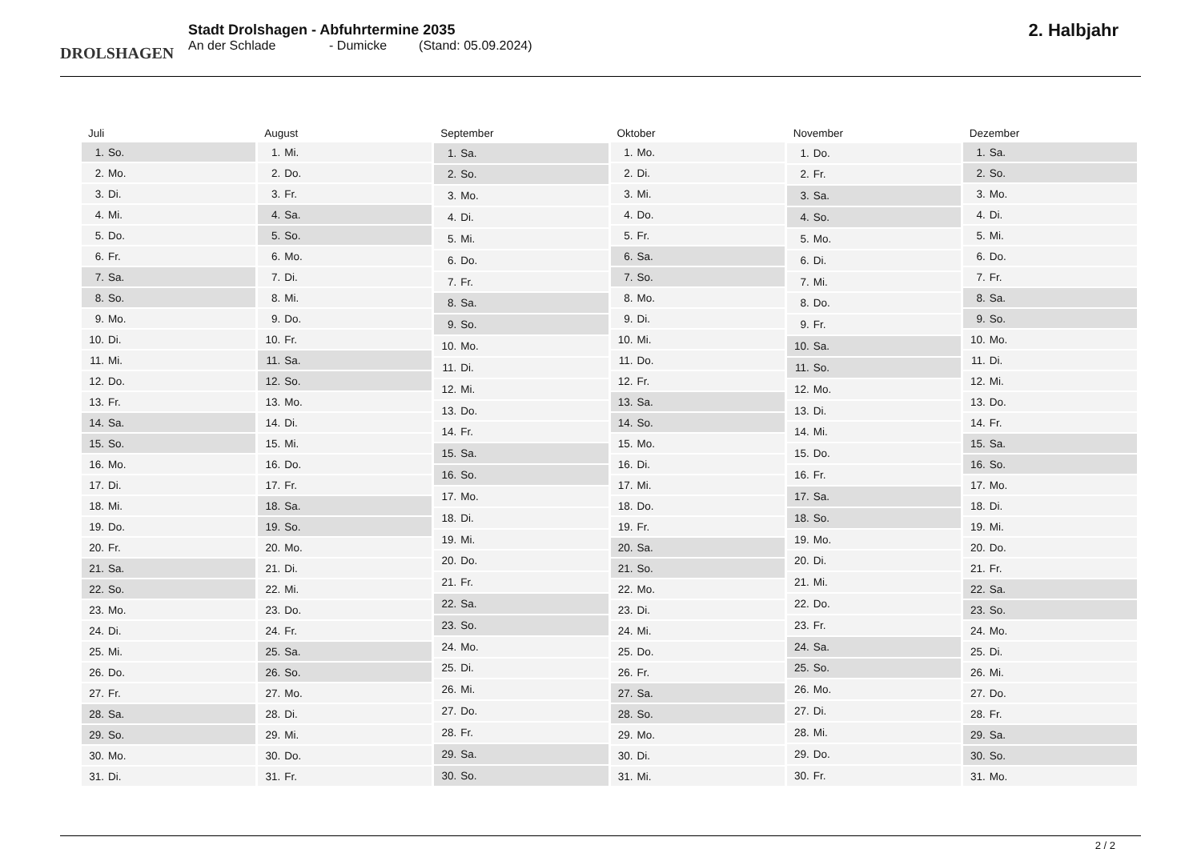DROLSHAGEN
Stadt Drolshagen - Abfuhrtermine 2035
An der Schlade - Dumicke (Stand: 05.09.2024)
2. Halbjahr
| Juli | |
| --- | --- |
| 1. | So. |
| 2. | Mo. |
| 3. | Di. |
| 4. | Mi. |
| 5. | Do. |
| 6. | Fr. |
| 7. | Sa. |
| 8. | So. |
| 9. | Mo. |
| 10. | Di. |
| 11. | Mi. |
| 12. | Do. |
| 13. | Fr. |
| 14. | Sa. |
| 15. | So. |
| 16. | Mo. |
| 17. | Di. |
| 18. | Mi. |
| 19. | Do. |
| 20. | Fr. |
| 21. | Sa. |
| 22. | So. |
| 23. | Mo. |
| 24. | Di. |
| 25. | Mi. |
| 26. | Do. |
| 27. | Fr. |
| 28. | Sa. |
| 29. | So. |
| 30. | Mo. |
| 31. | Di. |
| August | |
| --- | --- |
| 1. | Mi. |
| 2. | Do. |
| 3. | Fr. |
| 4. | Sa. |
| 5. | So. |
| 6. | Mo. |
| 7. | Di. |
| 8. | Mi. |
| 9. | Do. |
| 10. | Fr. |
| 11. | Sa. |
| 12. | So. |
| 13. | Mo. |
| 14. | Di. |
| 15. | Mi. |
| 16. | Do. |
| 17. | Fr. |
| 18. | Sa. |
| 19. | So. |
| 20. | Mo. |
| 21. | Di. |
| 22. | Mi. |
| 23. | Do. |
| 24. | Fr. |
| 25. | Sa. |
| 26. | So. |
| 27. | Mo. |
| 28. | Di. |
| 29. | Mi. |
| 30. | Do. |
| 31. | Fr. |
| September | |
| --- | --- |
| 1. | Sa. |
| 2. | So. |
| 3. | Mo. |
| 4. | Di. |
| 5. | Mi. |
| 6. | Do. |
| 7. | Fr. |
| 8. | Sa. |
| 9. | So. |
| 10. | Mo. |
| 11. | Di. |
| 12. | Mi. |
| 13. | Do. |
| 14. | Fr. |
| 15. | Sa. |
| 16. | So. |
| 17. | Mo. |
| 18. | Di. |
| 19. | Mi. |
| 20. | Do. |
| 21. | Fr. |
| 22. | Sa. |
| 23. | So. |
| 24. | Mo. |
| 25. | Di. |
| 26. | Mi. |
| 27. | Do. |
| 28. | Fr. |
| 29. | Sa. |
| 30. | So. |
| Oktober | |
| --- | --- |
| 1. | Mo. |
| 2. | Di. |
| 3. | Mi. |
| 4. | Do. |
| 5. | Fr. |
| 6. | Sa. |
| 7. | So. |
| 8. | Mo. |
| 9. | Di. |
| 10. | Mi. |
| 11. | Do. |
| 12. | Fr. |
| 13. | Sa. |
| 14. | So. |
| 15. | Mo. |
| 16. | Di. |
| 17. | Mi. |
| 18. | Do. |
| 19. | Fr. |
| 20. | Sa. |
| 21. | So. |
| 22. | Mo. |
| 23. | Di. |
| 24. | Mi. |
| 25. | Do. |
| 26. | Fr. |
| 27. | Sa. |
| 28. | So. |
| 29. | Mo. |
| 30. | Di. |
| 31. | Mi. |
| November | |
| --- | --- |
| 1. | Do. |
| 2. | Fr. |
| 3. | Sa. |
| 4. | So. |
| 5. | Mo. |
| 6. | Di. |
| 7. | Mi. |
| 8. | Do. |
| 9. | Fr. |
| 10. | Sa. |
| 11. | So. |
| 12. | Mo. |
| 13. | Di. |
| 14. | Mi. |
| 15. | Do. |
| 16. | Fr. |
| 17. | Sa. |
| 18. | So. |
| 19. | Mo. |
| 20. | Di. |
| 21. | Mi. |
| 22. | Do. |
| 23. | Fr. |
| 24. | Sa. |
| 25. | So. |
| 26. | Mo. |
| 27. | Di. |
| 28. | Mi. |
| 29. | Do. |
| 30. | Fr. |
| Dezember | |
| --- | --- |
| 1. | Sa. |
| 2. | So. |
| 3. | Mo. |
| 4. | Di. |
| 5. | Mi. |
| 6. | Do. |
| 7. | Fr. |
| 8. | Sa. |
| 9. | So. |
| 10. | Mo. |
| 11. | Di. |
| 12. | Mi. |
| 13. | Do. |
| 14. | Fr. |
| 15. | Sa. |
| 16. | So. |
| 17. | Mo. |
| 18. | Di. |
| 19. | Mi. |
| 20. | Do. |
| 21. | Fr. |
| 22. | Sa. |
| 23. | So. |
| 24. | Mo. |
| 25. | Di. |
| 26. | Mi. |
| 27. | Do. |
| 28. | Fr. |
| 29. | Sa. |
| 30. | So. |
| 31. | Mo. |
2 / 2